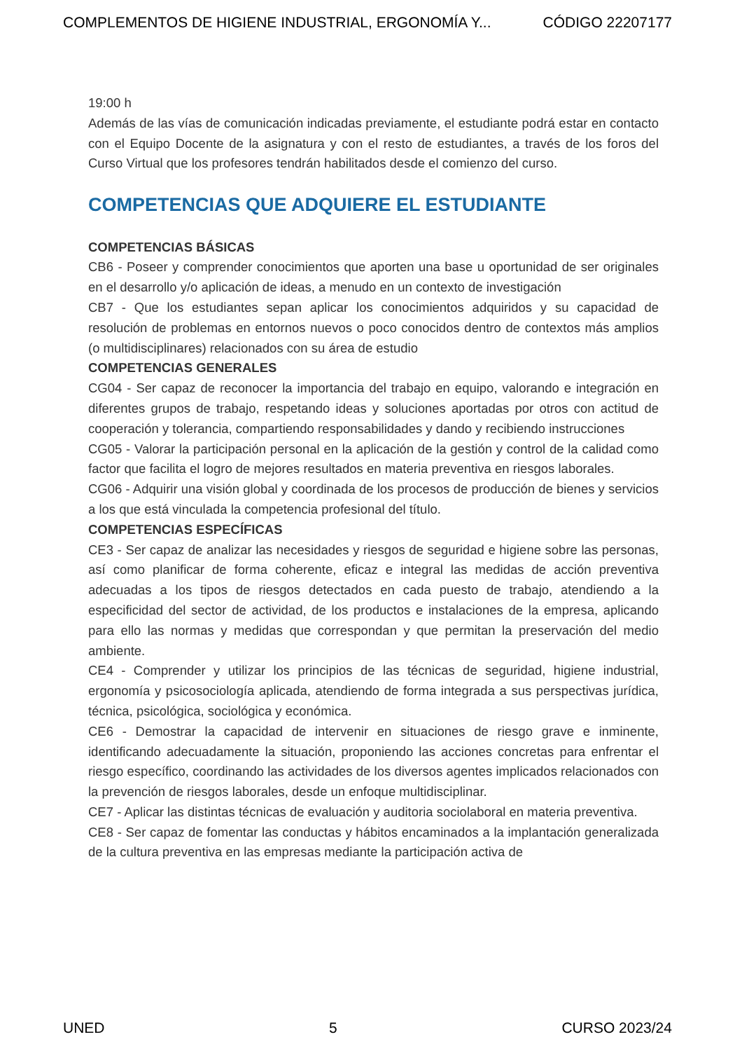COMPLEMENTOS DE HIGIENE INDUSTRIAL, ERGONOMÍA Y... CÓDIGO 22207177
19:00 h
Además de las vías de comunicación indicadas previamente, el estudiante podrá estar en contacto con el Equipo Docente de la asignatura y con el resto de estudiantes, a través de los foros del Curso Virtual que los profesores tendrán habilitados desde el comienzo del curso.
COMPETENCIAS QUE ADQUIERE EL ESTUDIANTE
COMPETENCIAS BÁSICAS
CB6 - Poseer y comprender conocimientos que aporten una base u oportunidad de ser originales en el desarrollo y/o aplicación de ideas, a menudo en un contexto de investigación
CB7 - Que los estudiantes sepan aplicar los conocimientos adquiridos y su capacidad de resolución de problemas en entornos nuevos o poco conocidos dentro de contextos más amplios (o multidisciplinares) relacionados con su área de estudio
COMPETENCIAS GENERALES
CG04 - Ser capaz de reconocer la importancia del trabajo en equipo, valorando e integración en diferentes grupos de trabajo, respetando ideas y soluciones aportadas por otros con actitud de cooperación y tolerancia, compartiendo responsabilidades y dando y recibiendo instrucciones
CG05 - Valorar la participación personal en la aplicación de la gestión y control de la calidad como factor que facilita el logro de mejores resultados en materia preventiva en riesgos laborales.
CG06 - Adquirir una visión global y coordinada de los procesos de producción de bienes y servicios a los que está vinculada la competencia profesional del título.
COMPETENCIAS ESPECÍFICAS
CE3 - Ser capaz de analizar las necesidades y riesgos de seguridad e higiene sobre las personas, así como planificar de forma coherente, eficaz e integral las medidas de acción preventiva adecuadas a los tipos de riesgos detectados en cada puesto de trabajo, atendiendo a la especificidad del sector de actividad, de los productos e instalaciones de la empresa, aplicando para ello las normas y medidas que correspondan y que permitan la preservación del medio ambiente.
CE4 - Comprender y utilizar los principios de las técnicas de seguridad, higiene industrial, ergonomía y psicosociología aplicada, atendiendo de forma integrada a sus perspectivas jurídica, técnica, psicológica, sociológica y económica.
CE6 - Demostrar la capacidad de intervenir en situaciones de riesgo grave e inminente, identificando adecuadamente la situación, proponiendo las acciones concretas para enfrentar el riesgo específico, coordinando las actividades de los diversos agentes implicados relacionados con la prevención de riesgos laborales, desde un enfoque multidisciplinar.
CE7 - Aplicar las distintas técnicas de evaluación y auditoria sociolaboral en materia preventiva.
CE8 - Ser capaz de fomentar las conductas y hábitos encaminados a la implantación generalizada de la cultura preventiva en las empresas mediante la participación activa de
UNED 5 CURSO 2023/24